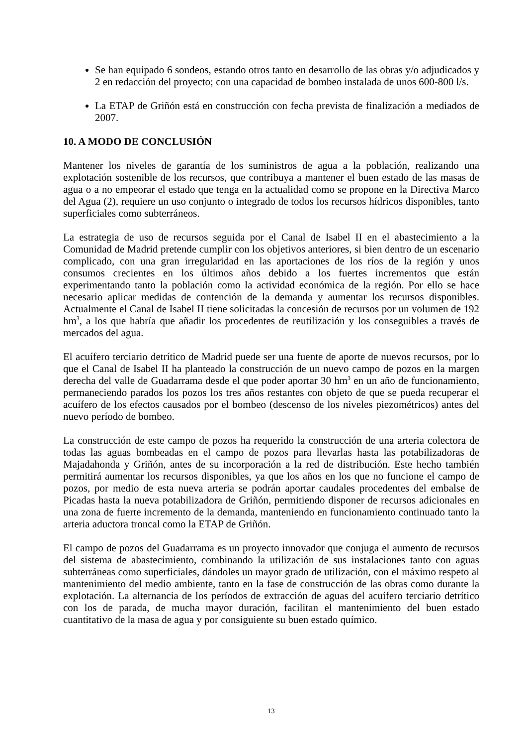Se han equipado 6 sondeos, estando otros tanto en desarrollo de las obras y/o adjudicados y 2 en redacción del proyecto; con una capacidad de bombeo instalada de unos 600-800 l/s.
La ETAP de Griñón está en construcción con fecha prevista de finalización a mediados de 2007.
10. A MODO DE CONCLUSIÓN
Mantener los niveles de garantía de los suministros de agua a la población, realizando una explotación sostenible de los recursos, que contribuya a mantener el buen estado de las masas de agua o a no empeorar el estado que tenga en la actualidad como se propone en la Directiva Marco del Agua (2), requiere un uso conjunto o integrado de todos los recursos hídricos disponibles, tanto superficiales como subterráneos.
La estrategia de uso de recursos seguida por el Canal de Isabel II en el abastecimiento a la Comunidad de Madrid pretende cumplir con los objetivos anteriores, si bien dentro de un escenario complicado, con una gran irregularidad en las aportaciones de los ríos de la región y unos consumos crecientes en los últimos años debido a los fuertes incrementos que están experimentando tanto la población como la actividad económica de la región. Por ello se hace necesario aplicar medidas de contención de la demanda y aumentar los recursos disponibles. Actualmente el Canal de Isabel II tiene solicitadas la concesión de recursos por un volumen de 192 hm<sup>3</sup>, a los que habría que añadir los procedentes de reutilización y los conseguibles a través de mercados del agua.
El acuífero terciario detrítico de Madrid puede ser una fuente de aporte de nuevos recursos, por lo que el Canal de Isabel II ha planteado la construcción de un nuevo campo de pozos en la margen derecha del valle de Guadarrama desde el que poder aportar 30 hm<sup>3</sup> en un año de funcionamiento, permaneciendo parados los pozos los tres años restantes con objeto de que se pueda recuperar el acuífero de los efectos causados por el bombeo (descenso de los niveles piezométricos) antes del nuevo período de bombeo.
La construcción de este campo de pozos ha requerido la construcción de una arteria colectora de todas las aguas bombeadas en el campo de pozos para llevarlas hasta las potabilizadoras de Majadahonda y Griñón, antes de su incorporación a la red de distribución. Este hecho también permitirá aumentar los recursos disponibles, ya que los años en los que no funcione el campo de pozos, por medio de esta nueva arteria se podrán aportar caudales procedentes del embalse de Picadas hasta la nueva potabilizadora de Griñón, permitiendo disponer de recursos adicionales en una zona de fuerte incremento de la demanda, manteniendo en funcionamiento continuado tanto la arteria aductora troncal como la ETAP de Griñón.
El campo de pozos del Guadarrama es un proyecto innovador que conjuga el aumento de recursos del sistema de abastecimiento, combinando la utilización de sus instalaciones tanto con aguas subterráneas como superficiales, dándoles un mayor grado de utilización, con el máximo respeto al mantenimiento del medio ambiente, tanto en la fase de construcción de las obras como durante la explotación. La alternancia de los períodos de extracción de aguas del acuífero terciario detrítico con los de parada, de mucha mayor duración, facilitan el mantenimiento del buen estado cuantitativo de la masa de agua y por consiguiente su buen estado químico.
13